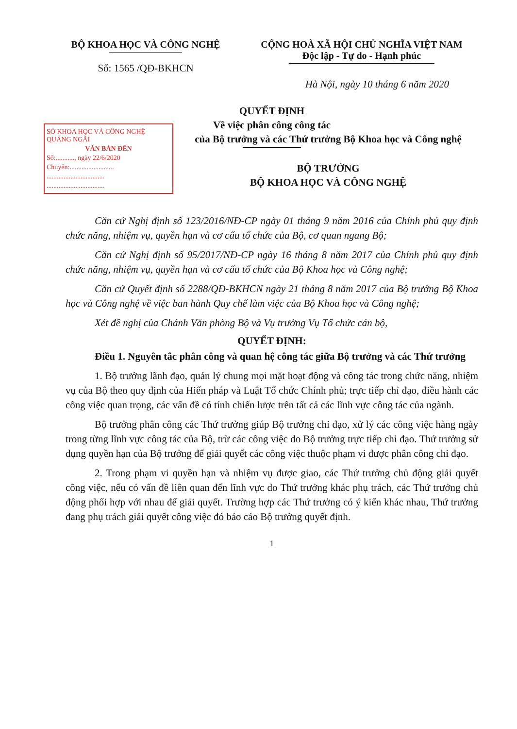BỘ KHOA HỌC VÀ CÔNG NGHỆ
Số: 1565 /QĐ-BKHCN
CỘNG HOÀ XÃ HỘI CHỦ NGHĨA VIỆT NAM
Độc lập - Tự do - Hạnh phúc
Hà Nội, ngày 10 tháng 6 năm 2020
QUYẾT ĐỊNH
Về việc phân công công tác
SỞ KHOA HỌC VÀ CÔNG NGHỆ QUẢNG NGÃI
VĂN BẢN ĐẾN
Số:..........., ngày 22/6/2020
Chuyển:..........................
..................................
..................................
của Bộ trưởng và các Thứ trưởng Bộ Khoa học và Công nghệ
BỘ TRƯỞNG
BỘ KHOA HỌC VÀ CÔNG NGHỆ
Căn cứ Nghị định số 123/2016/NĐ-CP ngày 01 tháng 9 năm 2016 của Chính phủ quy định chức năng, nhiệm vụ, quyền hạn và cơ cấu tổ chức của Bộ, cơ quan ngang Bộ;
Căn cứ Nghị định số 95/2017/NĐ-CP ngày 16 tháng 8 năm 2017 của Chính phủ quy định chức năng, nhiệm vụ, quyền hạn và cơ cấu tổ chức của Bộ Khoa học và Công nghệ;
Căn cứ Quyết định số 2288/QĐ-BKHCN ngày 21 tháng 8 năm 2017 của Bộ trưởng Bộ Khoa học và Công nghệ về việc ban hành Quy chế làm việc của Bộ Khoa học và Công nghệ;
Xét đề nghị của Chánh Văn phòng Bộ và Vụ trưởng Vụ Tổ chức cán bộ,
QUYẾT ĐỊNH:
Điều 1. Nguyên tắc phân công và quan hệ công tác giữa Bộ trưởng và các Thứ trưởng
1. Bộ trưởng lãnh đạo, quản lý chung mọi mặt hoạt động và công tác trong chức năng, nhiệm vụ của Bộ theo quy định của Hiến pháp và Luật Tổ chức Chính phủ; trực tiếp chỉ đạo, điều hành các công việc quan trọng, các vấn đề có tính chiến lược trên tất cả các lĩnh vực công tác của ngành.
Bộ trưởng phân công các Thứ trưởng giúp Bộ trưởng chỉ đạo, xử lý các công việc hàng ngày trong từng lĩnh vực công tác của Bộ, trừ các công việc do Bộ trưởng trực tiếp chỉ đạo. Thứ trưởng sử dụng quyền hạn của Bộ trưởng để giải quyết các công việc thuộc phạm vi được phân công chỉ đạo.
2. Trong phạm vi quyền hạn và nhiệm vụ được giao, các Thứ trưởng chủ động giải quyết công việc, nếu có vấn đề liên quan đến lĩnh vực do Thứ trưởng khác phụ trách, các Thứ trưởng chủ động phối hợp với nhau để giải quyết. Trường hợp các Thứ trưởng có ý kiến khác nhau, Thứ trưởng đang phụ trách giải quyết công việc đó báo cáo Bộ trưởng quyết định.
1